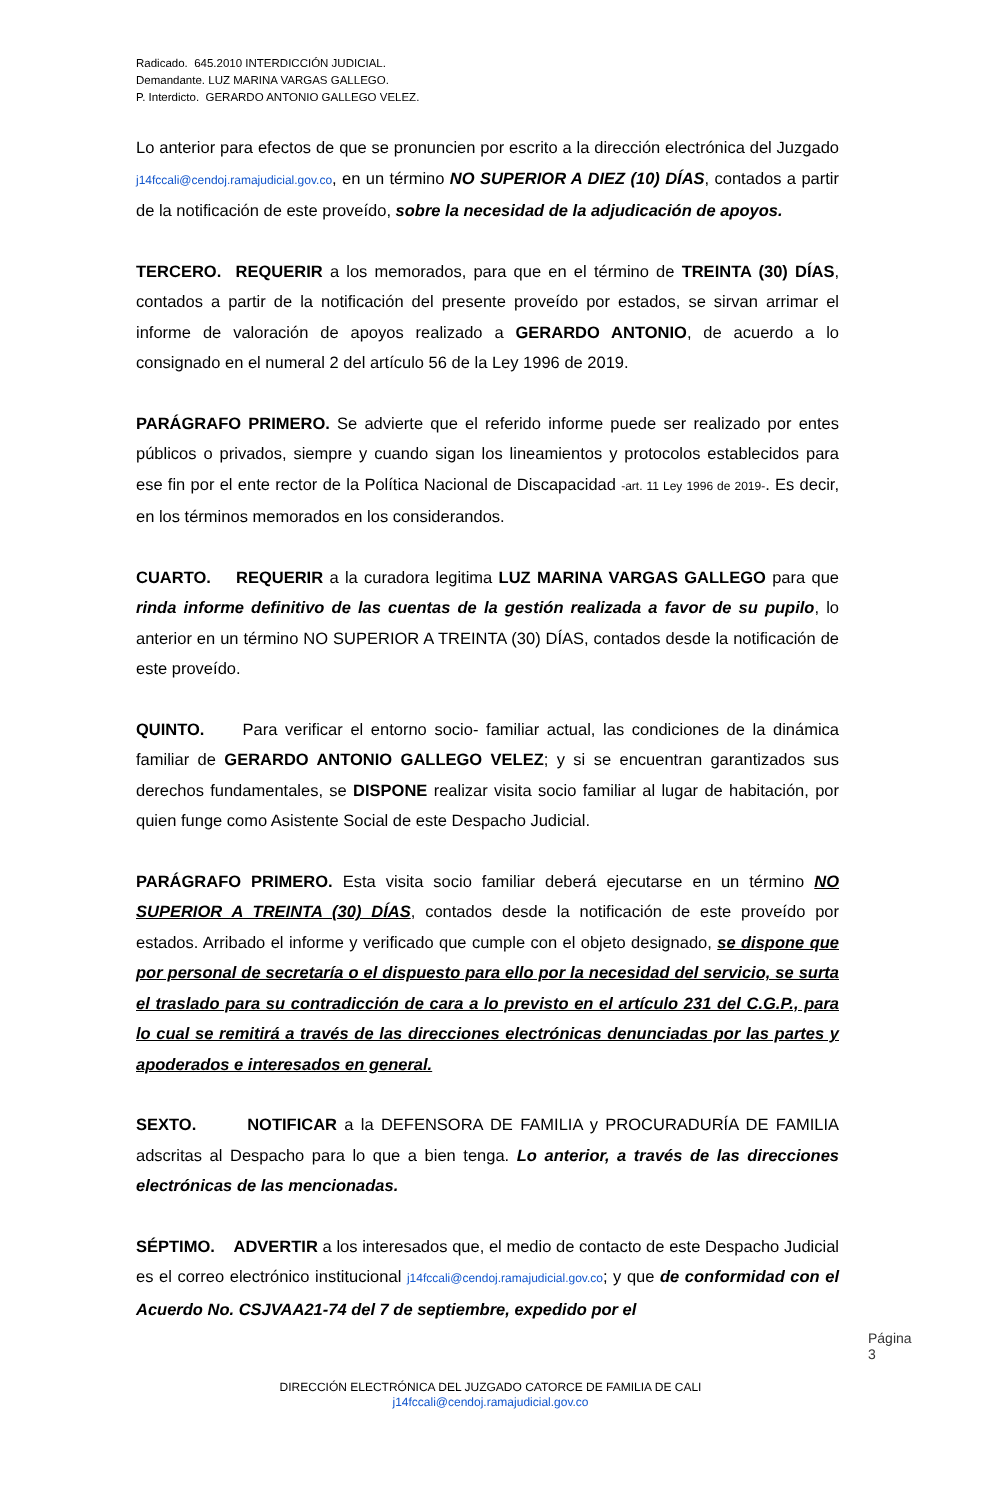Radicado. 645.2010 INTERDICCIÓN JUDICIAL.
Demandante. LUZ MARINA VARGAS GALLEGO.
P. Interdicto. GERARDO ANTONIO GALLEGO VELEZ.
Lo anterior para efectos de que se pronuncien por escrito a la dirección electrónica del Juzgado j14fccali@cendoj.ramajudicial.gov.co, en un término NO SUPERIOR A DIEZ (10) DÍAS, contados a partir de la notificación de este proveído, sobre la necesidad de la adjudicación de apoyos.
TERCERO. REQUERIR a los memorados, para que en el término de TREINTA (30) DÍAS, contados a partir de la notificación del presente proveído por estados, se sirvan arrimar el informe de valoración de apoyos realizado a GERARDO ANTONIO, de acuerdo a lo consignado en el numeral 2 del artículo 56 de la Ley 1996 de 2019.
PARÁGRAFO PRIMERO. Se advierte que el referido informe puede ser realizado por entes públicos o privados, siempre y cuando sigan los lineamientos y protocolos establecidos para ese fin por el ente rector de la Política Nacional de Discapacidad -art. 11 Ley 1996 de 2019-. Es decir, en los términos memorados en los considerandos.
CUARTO. REQUERIR a la curadora legitima LUZ MARINA VARGAS GALLEGO para que rinda informe definitivo de las cuentas de la gestión realizada a favor de su pupilo, lo anterior en un término NO SUPERIOR A TREINTA (30) DÍAS, contados desde la notificación de este proveído.
QUINTO. Para verificar el entorno socio- familiar actual, las condiciones de la dinámica familiar de GERARDO ANTONIO GALLEGO VELEZ; y si se encuentran garantizados sus derechos fundamentales, se DISPONE realizar visita socio familiar al lugar de habitación, por quien funge como Asistente Social de este Despacho Judicial.
PARÁGRAFO PRIMERO. Esta visita socio familiar deberá ejecutarse en un término NO SUPERIOR A TREINTA (30) DÍAS, contados desde la notificación de este proveído por estados. Arribado el informe y verificado que cumple con el objeto designado, se dispone que por personal de secretaría o el dispuesto para ello por la necesidad del servicio, se surta el traslado para su contradicción de cara a lo previsto en el artículo 231 del C.G.P., para lo cual se remitirá a través de las direcciones electrónicas denunciadas por las partes y apoderados e interesados en general.
SEXTO. NOTIFICAR a la DEFENSORA DE FAMILIA y PROCURADURÍA DE FAMILIA adscritas al Despacho para lo que a bien tenga. Lo anterior, a través de las direcciones electrónicas de las mencionadas.
SÉPTIMO. ADVERTIR a los interesados que, el medio de contacto de este Despacho Judicial es el correo electrónico institucional j14fccali@cendoj.ramajudicial.gov.co; y que de conformidad con el Acuerdo No. CSJVAA21-74 del 7 de septiembre, expedido por el
Página 3
DIRECCIÓN ELECTRÓNICA DEL JUZGADO CATORCE DE FAMILIA DE CALI
j14fccali@cendoj.ramajudicial.gov.co